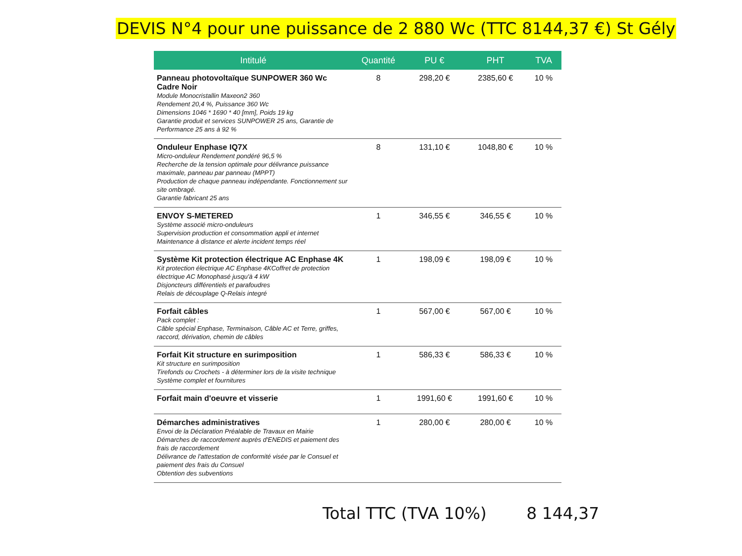DEVIS N°4 pour une puissance de 2 880 Wc (TTC 8144,37 €) St Gély
| Intitulé | Quantité | PU € | PHT | TVA |
| --- | --- | --- | --- | --- |
| Panneau photovoltaïque SUNPOWER 360 Wc Cadre Noir Module Monocristallin Maxeon2 360 Rendement 20,4 %, Puissance 360 Wc Dimensions 1046 * 1690 * 40 [mm], Poids 19 kg Garantie produit et services SUNPOWER 25 ans, Garantie de Performance 25 ans à 92 % | 8 | 298,20 € | 2385,60 € | 10 % |
| Onduleur Enphase IQ7X Micro-onduleur Rendement pondéré 96,5 % Recherche de la tension optimale pour délivrance puissance maximale, panneau par panneau (MPPT) Production de chaque panneau indépendante. Fonctionnement sur site ombragé. Garantie fabricant 25 ans | 8 | 131,10 € | 1048,80 € | 10 % |
| ENVOY S-METERED Système associé micro-onduleurs Supervision production et consommation appli et internet Maintenance à distance et alerte incident temps réel | 1 | 346,55 € | 346,55 € | 10 % |
| Système Kit protection électrique AC Enphase 4K Kit protection électrique AC Enphase 4KCoffret de protection électrique AC Monophasé jusqu'à 4 kW Disjoncteurs différentiels et parafoudres Relais de découplage Q-Relais integré | 1 | 198,09 € | 198,09 € | 10 % |
| Forfait câbles Pack complet : Câble spécial Enphase, Terminaison, Câble AC et Terre, griffes, raccord, dérivation, chemin de câbles | 1 | 567,00 € | 567,00 € | 10 % |
| Forfait Kit structure en surimposition Kit structure en surimposition Tirefonds ou Crochets - à déterminer lors de la visite technique Système complet et fournitures | 1 | 586,33 € | 586,33 € | 10 % |
| Forfait main d'oeuvre et visserie | 1 | 1991,60 € | 1991,60 € | 10 % |
| Démarches administratives Envoi de la Déclaration Préalable de Travaux en Mairie Démarches de raccordement auprès d'ENEDIS et paiement des frais de raccordement Délivrance de l'attestation de conformité visée par le Consuel et paiement des frais du Consuel Obtention des subventions | 1 | 280,00 € | 280,00 € | 10 % |
Total TTC (TVA 10%) 8 144,37